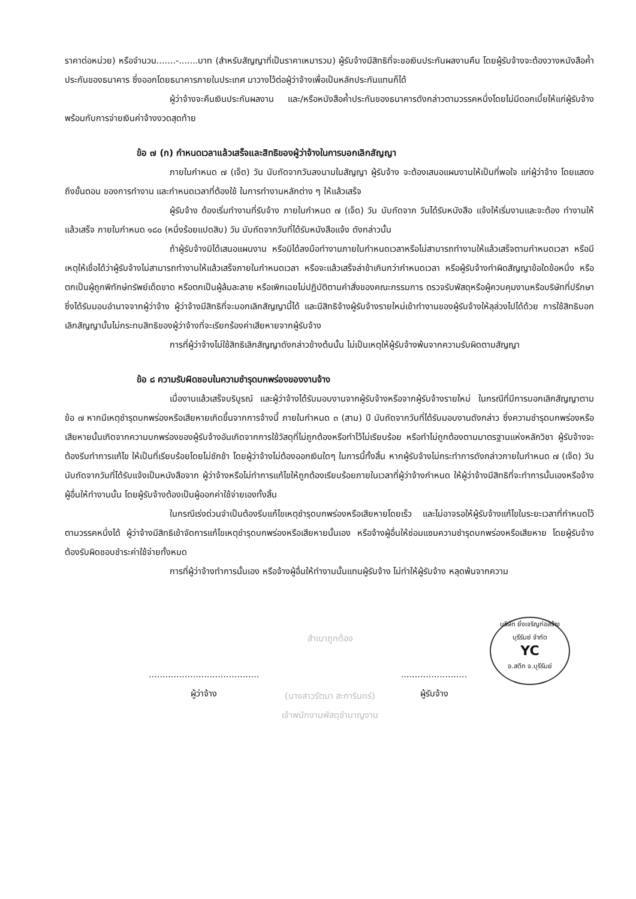ราคาต่อหน่วย) หรือจำนวน.......-.......บาท (สำหรับสัญญาที่เป็นราคาเหมารวม) ผู้รับจ้างมีสิทธิที่จะขอเงินประกันผลงานคืน โดยผู้รับจ้างจะต้องวางหนังสือค้ำประกันของธนาคาร ซึ่งออกโดยธนาคารภายในประเทศ มาวางไว้ต่อผู้ว่าจ้างเพื่อเป็นหลักประกันแทนก็ได้
ผู้ว่าจ้างจะคืนเงินประกันผลงาน และ/หรือหนังสือค้ำประกันของธนาคารดังกล่าวตามวรรคหนึ่งโดยไม่มีดอกเบี้ยให้แก่ผู้รับจ้างพร้อมกับการจ่ายเงินค่าจ้างงวดสุดท้าย
ข้อ ๗ (ก) กำหนดเวลาแล้วเสร็จและสิทธิของผู้ว่าจ้างในการบอกเลิกสัญญา
ภายในกำหนด ๗ (เจ็ด) วัน นับถัดจากวันลงนามในสัญญา ผู้รับจ้าง จะต้องเสนอแผนงานให้เป็นที่พอใจ แก่ผู้ว่าจ้าง โดยแสดงถึงขั้นตอน ของการทำงาน และกำหนดเวลาที่ต้องใช้ ในการทำงานหลักต่าง ๆ ให้แล้วเสร็จ
ผู้รับจ้าง ต้องเริ่มทำงานที่รับจ้าง ภายในกำหนด ๗ (เจ็ด) วัน นับถัดจาก วันได้รับหนังสือ แจ้งให้เริ่มงานและจะต้อง ทำงานให้แล้วเสร็จ ภายในกำหนด ๑๘๐ (หนึ่งร้อยแปดสิบ) วัน นับถัดจากวันที่ได้รับหนังสือแจ้ง ดังกล่าวนั้น
ถ้าผู้รับจ้างมิได้เสนอแผนงาน หรือมิได้ลงมือทำงานภายในกำหนดเวลาหรือไม่สามารถทำงานให้แล้วเสร็จตามกำหนดเวลา หรือมีเหตุให้เชื่อได้ว่าผู้รับจ้างไม่สามารถทำงานให้แล้วเสร็จภายในกำหนดเวลา หรือจะแล้วเสร็จล่าช้าเกินกว่ากำหนดเวลา หรือผู้รับจ้างทำผิดสัญญาข้อใดข้อหนึ่ง หรือตกเป็นผู้ถูกพิทักษ์ทรัพย์เด็ดขาด หรือตกเป็นผู้ล้มละลาย หรือเพิกเฉยไม่ปฏิบัติตามคำสั่งของคณะกรรมการ ตรวจรับพัสดุหรือผู้ควบคุมงานหรือบริษัทที่ปรึกษาซึ่งได้รับมอบอำนาจจากผู้ว่าจ้าง ผู้ว่าจ้างมีสิทธิที่จะบอกเลิกสัญญานี้ได้ และมีสิทธิจ้างผู้รับจ้างรายใหม่เข้าทำงานของผู้รับจ้างให้ลุล่วงไปได้ด้วย การใช้สิทธิบอกเลิกสัญญานั้นไม่กระทบสิทธิของผู้ว่าจ้างที่จะเรียกร้องค่าเสียหายจากผู้รับจ้าง
การที่ผู้ว่าจ้างไม่ใช้สิทธิเลิกสัญญาดังกล่าวข้างต้นนั้น ไม่เป็นเหตุให้ผู้รับจ้างพ้นจากความรับผิดตามสัญญา
ข้อ ๘ ความรับผิดชอบในความชำรุดบกพร่องของงานจ้าง
เมื่องานแล้วเสร็จบริบูรณ์ และผู้ว่าจ้างได้รับมอบงานจากผู้รับจ้างหรือจากผู้รับจ้างรายใหม่ ในกรณีที่มีการบอกเลิกสัญญาตามข้อ ๗ หากมีเหตุชำรุดบกพร่องหรือเสียหายเกิดขึ้นจากการจ้างนี้ ภายในกำหนด ๓ (สาม) ปี นับถัดจากวันที่ได้รับมอบงานดังกล่าว ซึ่งความชำรุดบกพร่องหรือเสียหายนั้นเกิดจากความบกพร่องของผู้รับจ้างอันเกิดจากการใช้วัสดุที่ไม่ถูกต้องหรือทำไว้ไม่เรียบร้อย หรือทำไม่ถูกต้องตามมาตรฐานแห่งหลักวิชา ผู้รับจ้างจะต้องรีบทำการแก้ไข ให้เป็นที่เรียบร้อยโดยไม่ชักช้า โดยผู้ว่าจ้างไม่ต้องออกเงินใดๆ ในการนี้ทั้งสิ้น หากผู้รับจ้างไม่กระทำการดังกล่าวภายในกำหนด ๗ (เจ็ด) วัน นับถัดจากวันที่ได้รับแจ้งเป็นหนังสือจาก ผู้ว่าจ้างหรือไม่ทำการแก้ไขให้ถูกต้องเรียบร้อยภายในเวลาที่ผู้ว่าจ้างกำหนด ให้ผู้ว่าจ้างมีสิทธิที่จะทำการนั้นเองหรือจ้างผู้อื่นให้ทำงานนั้น โดยผู้รับจ้างต้องเป็นผู้ออกค่าใช้จ่ายเองทั้งสิ้น
ในกรณีเร่งด่วนจำเป็นต้องรีบแก้ไขเหตุชำรุดบกพร่องหรือเสียหายโดยเร็ว และไม่อาจรอให้ผู้รับจ้างแก้ไขในระยะเวลาที่กำหนดไว้ตามวรรคหนึ่งได้ ผู้ว่าจ้างมีสิทธิเข้าจัดการแก้ไขเหตุชำรุดบกพร่องหรือเสียหายนั้นเอง หรือจ้างผู้อื่นให้ซ่อมแซมความชำรุดบกพร่องหรือเสียหาย โดยผู้รับจ้าง ต้องรับผิดชอบชำระค่าใช้จ่ายทั้งหมด
การที่ผู้ว่าจ้างทำการนั้นเอง หรือจ้างผู้อื่นให้ทำงานนั้นแทนผู้รับจ้าง ไม่ทำให้ผู้รับจ้าง หลุดพ้นจากความ
........................................
ผู้ว่าจ้าง
สำเนาถูกต้อง
(นางสาวรัตนา สะการินทร์)
เจ้าพนักงานพัสดุชำนาญงาน
........................
ผู้รับจ้าง
บริษัท ยิ่งเจริญก่อสร้างบุรีรัมย์ จำกัด
YC
อ.สตึก จ.บุรีรัมย์